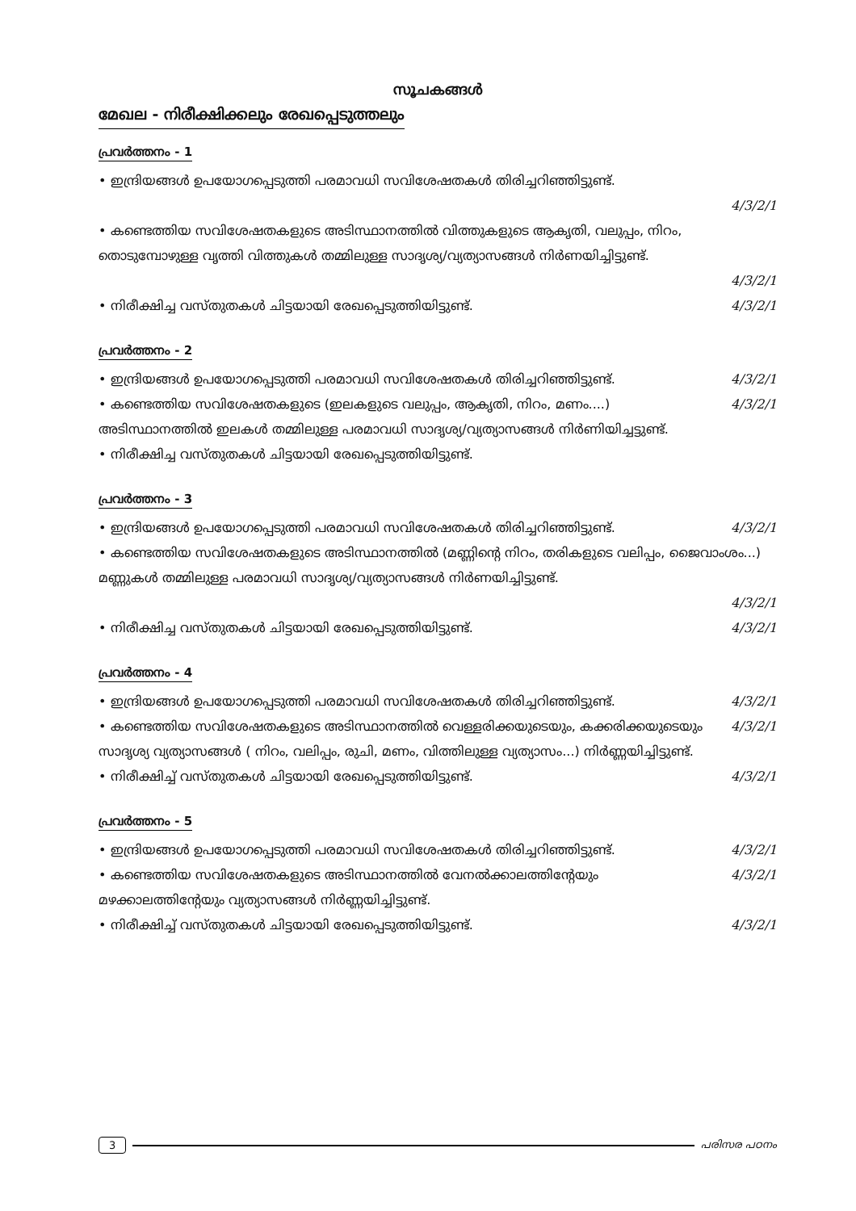സൂചകങ്ങൾ
മേഖല - നിരീക്ഷിക്കലും രേഖപ്പെടുത്തലും
പ്രവർത്തനം - 1
• ഇന്ദ്രിയങ്ങൾ ഉപയോഗപ്പെടുത്തി പരമാവധി സവിശേഷതകൾ തിരിച്ചറിഞ്ഞിട്ടുണ്ട്.
4/3/2/1
• കണ്ടെത്തിയ സവിശേഷതകളുടെ അടിസ്ഥാനത്തിൽ വിത്തുകളുടെ ആകൃതി, വലുപ്പം, നിറം, തൊടുമ്പോഴുള്ള വൃത്തി വിത്തുകൾ തമ്മിലുള്ള സാദൃശ്യ/വ്യത്യാസങ്ങൾ നിർണയിച്ചിട്ടുണ്ട്.
4/3/2/1
• നിരീക്ഷിച്ച വസ്തുതകൾ ചിട്ടയായി രേഖപ്പെടുത്തിയിട്ടുണ്ട്. 4/3/2/1
പ്രവർത്തനം - 2
• ഇന്ദ്രിയങ്ങൾ ഉപയോഗപ്പെടുത്തി പരമാവധി സവിശേഷതകൾ തിരിച്ചറിഞ്ഞിട്ടുണ്ട്. 4/3/2/1
• കണ്ടെത്തിയ സവിശേഷതകളുടെ (ഇലകളുടെ വലുപ്പം, ആകൃതി, നിറം, മണം....) അടിസ്ഥാനത്തിൽ ഇലകൾ തമ്മിലുള്ള പരമാവധി സാദൃശ്യ/വ്യത്യാസങ്ങൾ നിർണിയിച്ചട്ടുണ്ട്. 4/3/2/1
• നിരീക്ഷിച്ച വസ്തുതകൾ ചിട്ടയായി രേഖപ്പെടുത്തിയിട്ടുണ്ട്.
പ്രവർത്തനം - 3
• ഇന്ദ്രിയങ്ങൾ ഉപയോഗപ്പെടുത്തി പരമാവധി സവിശേഷതകൾ തിരിച്ചറിഞ്ഞിട്ടുണ്ട്. 4/3/2/1
• കണ്ടെത്തിയ സവിശേഷതകളുടെ അടിസ്ഥാനത്തിൽ (മണ്ണിന്റെ നിറം, തരികളുടെ വലിപ്പം, ജൈവാംശം...) മണ്ണുകൾ തമ്മിലുള്ള പരമാവധി സാദൃശ്യ/വ്യത്യാസങ്ങൾ നിർണയിച്ചിട്ടുണ്ട്.
4/3/2/1
• നിരീക്ഷിച്ച വസ്തുതകൾ ചിട്ടയായി രേഖപ്പെടുത്തിയിട്ടുണ്ട്. 4/3/2/1
പ്രവർത്തനം - 4
• ഇന്ദ്രിയങ്ങൾ ഉപയോഗപ്പെടുത്തി പരമാവധി സവിശേഷതകൾ തിരിച്ചറിഞ്ഞിട്ടുണ്ട്. 4/3/2/1
• കണ്ടെത്തിയ സവിശേഷതകളുടെ അടിസ്ഥാനത്തിൽ വെള്ളരിക്കയുടെയും, കക്കരിക്കയുടെയും സാദൃശ്യ വ്യത്യാസങ്ങൾ ( നിറം, വലിപ്പം, രുചി, മണം, വിത്തിലുള്ള വ്യത്യാസം...) നിർണ്ണയിച്ചിട്ടുണ്ട്. 4/3/2/1
• നിരീക്ഷിച്ച് വസ്തുതകൾ ചിട്ടയായി രേഖപ്പെടുത്തിയിട്ടുണ്ട്. 4/3/2/1
പ്രവർത്തനം - 5
• ഇന്ദ്രിയങ്ങൾ ഉപയോഗപ്പെടുത്തി പരമാവധി സവിശേഷതകൾ തിരിച്ചറിഞ്ഞിട്ടുണ്ട്. 4/3/2/1
• കണ്ടെത്തിയ സവിശേഷതകളുടെ അടിസ്ഥാനത്തിൽ വേനൽക്കാലത്തിന്റേയും മഴക്കാലത്തിന്റേയും വ്യത്യാസങ്ങൾ നിർണ്ണയിച്ചിട്ടുണ്ട്. 4/3/2/1
• നിരീക്ഷിച്ച് വസ്തുതകൾ ചിട്ടയായി രേഖപ്പെടുത്തിയിട്ടുണ്ട്. 4/3/2/1
3 പരിസര പഠനം